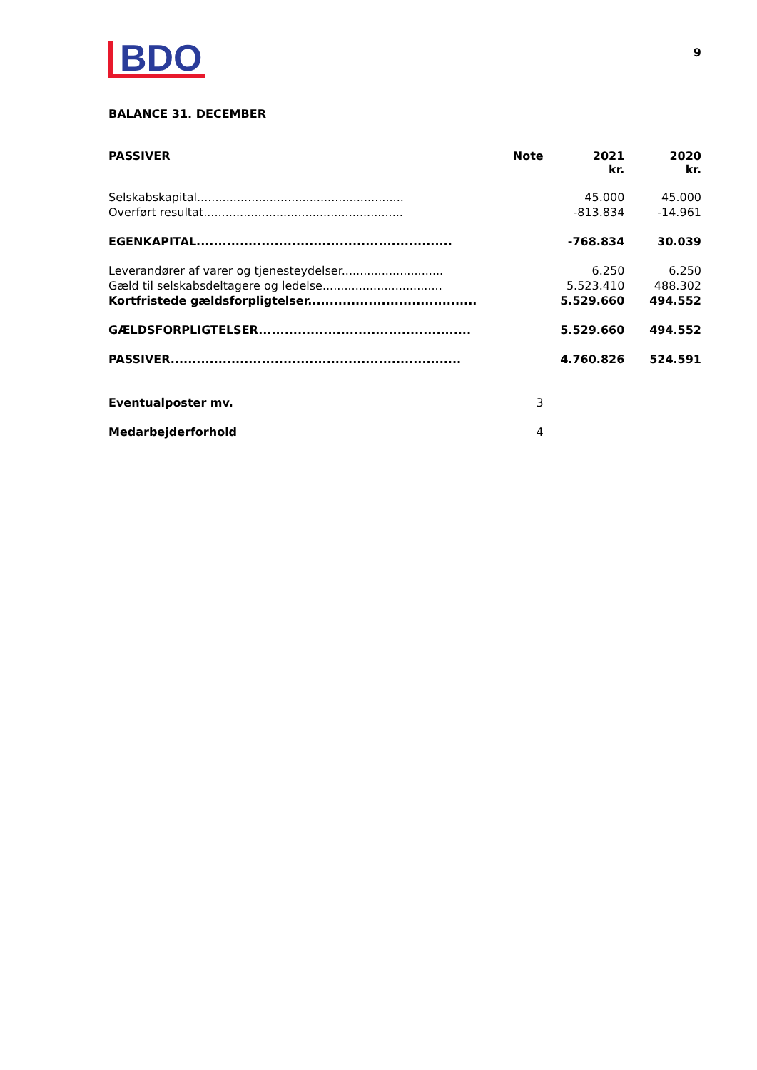BDO
9
BALANCE 31. DECEMBER
| PASSIVER | Note | 2021 kr. | 2020 kr. |
| --- | --- | --- | --- |
| Selskabskapital......................................................... | | 45.000 | 45.000 |
| Overført resultat....................................................... | | -813.834 | -14.961 |
| EGENKAPITAL........................................................... | | -768.834 | 30.039 |
| Leverandører af varer og tjenesteydelser............................ | | 6.250 | 6.250 |
| Gæld til selskabsdeltagere og ledelse................................. | | 5.523.410 | 488.302 |
| Kortfristede gældsforpligtelser....................................... | | 5.529.660 | 494.552 |
| GÆLDSFORPLIGTELSER................................................. | | 5.529.660 | 494.552 |
| PASSIVER................................................................... | | 4.760.826 | 524.591 |
| Eventualposter mv. | 3 | | |
| Medarbejderforhold | 4 | | |